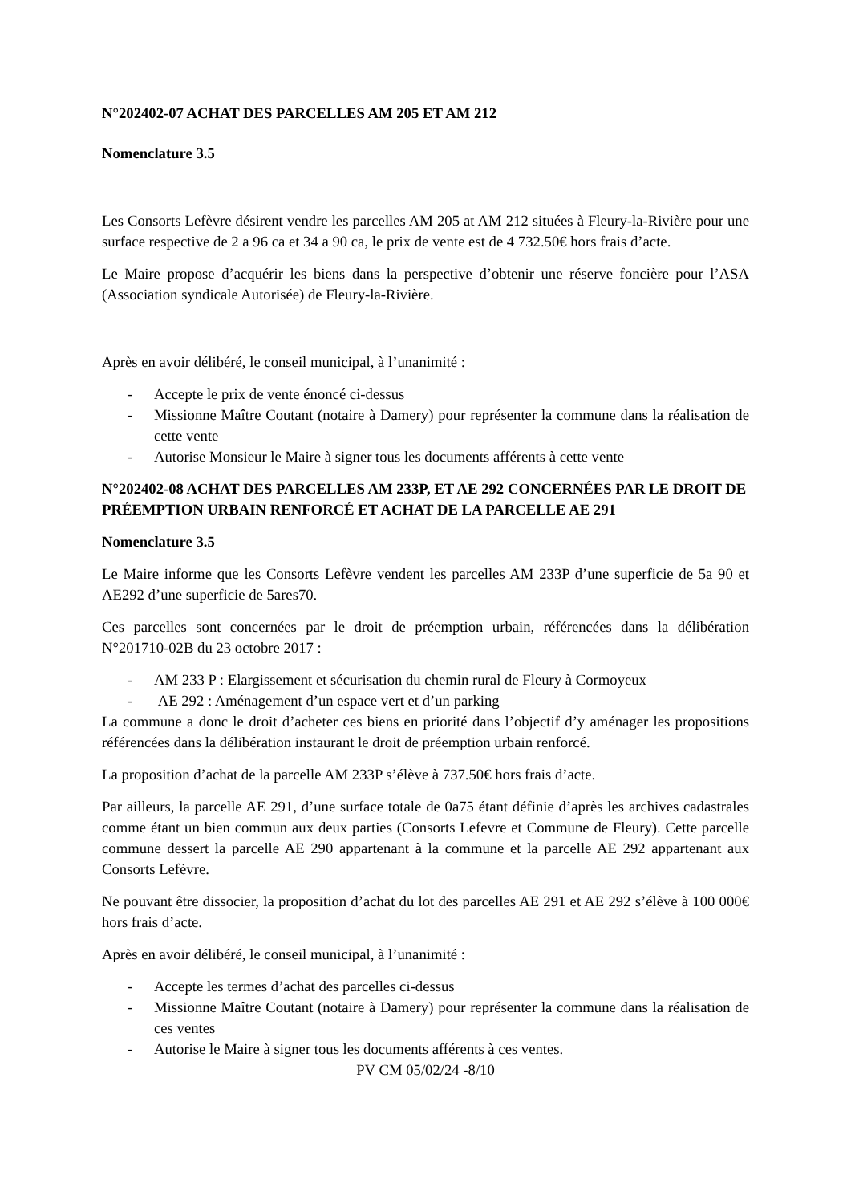N°202402-07 ACHAT DES PARCELLES AM 205 ET AM 212
Nomenclature 3.5
Les Consorts Lefèvre désirent vendre les parcelles AM 205 at AM 212 situées à Fleury-la-Rivière pour une surface respective de 2 a 96 ca et 34 a 90 ca, le prix de vente est de 4 732.50€ hors frais d’acte.
Le Maire propose d’acquérir les biens dans la perspective d’obtenir une réserve foncière pour l’ASA (Association syndicale Autorisée) de Fleury-la-Rivière.
Après en avoir délibéré, le conseil municipal, à l’unanimité :
- Accepte le prix de vente énoncé ci-dessus
- Missionne Maître Coutant (notaire à Damery) pour représenter la commune dans la réalisation de cette vente
- Autorise Monsieur le Maire à signer tous les documents afférents à cette vente
N°202402-08 ACHAT DES PARCELLES AM 233P, ET AE 292 CONCERNÉES PAR LE DROIT DE PRÉEMPTION URBAIN RENFORCÉ ET ACHAT DE LA PARCELLE AE 291
Nomenclature 3.5
Le Maire informe que les Consorts Lefèvre vendent les parcelles AM 233P d’une superficie de 5a 90 et AE292 d’une superficie de 5ares70.
Ces parcelles sont concernées par le droit de préemption urbain, référencées dans la délibération N°201710-02B du 23 octobre 2017 :
- AM 233 P : Elargissement et sécurisation du chemin rural de Fleury à Cormoyeux
- AE 292 : Aménagement d’un espace vert et d’un parking
La commune a donc le droit d’acheter ces biens en priorité dans l’objectif d’y aménager les propositions référencées dans la délibération instaurant le droit de préemption urbain renforcé.
La proposition d’achat de la parcelle AM 233P s’élève à 737.50€ hors frais d’acte.
Par ailleurs, la parcelle AE 291, d’une surface totale de 0a75 étant définie d’après les archives cadastrales comme étant un bien commun aux deux parties (Consorts Lefevre et Commune de Fleury). Cette parcelle commune dessert la parcelle AE 290 appartenant à la commune et la parcelle AE 292 appartenant aux Consorts Lefèvre.
Ne pouvant être dissocier, la proposition d’achat du lot des parcelles AE 291 et AE 292 s’élève à 100 000€ hors frais d’acte.
Après en avoir délibéré, le conseil municipal, à l’unanimité :
- Accepte les termes d’achat des parcelles ci-dessus
- Missionne Maître Coutant (notaire à Damery) pour représenter la commune dans la réalisation de ces ventes
- Autorise le Maire à signer tous les documents afférents à ces ventes.
PV CM 05/02/24 -8/10